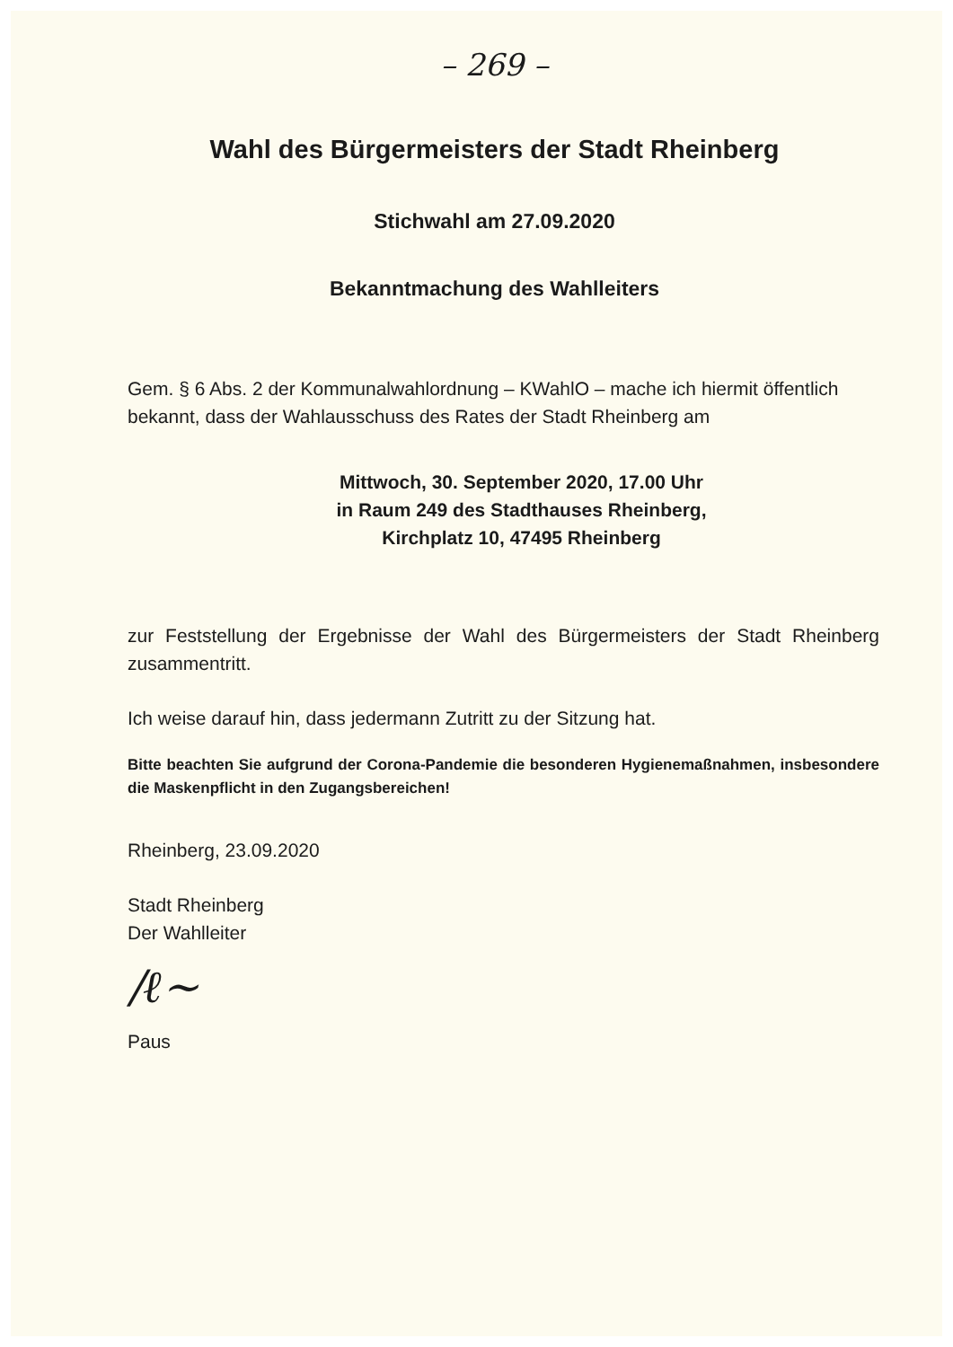– 269 –
Wahl des Bürgermeisters der Stadt Rheinberg
Stichwahl am 27.09.2020
Bekanntmachung des Wahlleiters
Gem. § 6 Abs. 2 der Kommunalwahlordnung – KWahlO – mache ich hiermit öffentlich bekannt, dass der Wahlausschuss des Rates der Stadt Rheinberg am
Mittwoch, 30. September 2020, 17.00 Uhr
in Raum 249 des Stadthauses Rheinberg,
Kirchplatz 10, 47495 Rheinberg
zur Feststellung der Ergebnisse der Wahl des Bürgermeisters der Stadt Rheinberg zusammentritt.
Ich weise darauf hin, dass jedermann Zutritt zu der Sitzung hat.
Bitte beachten Sie aufgrund der Corona-Pandemie die besonderen Hygienemaßnahmen, insbesondere die Maskenpflicht in den Zugangsbereichen!
Rheinberg, 23.09.2020
Stadt Rheinberg
Der Wahlleiter
/ℓ~
Paus